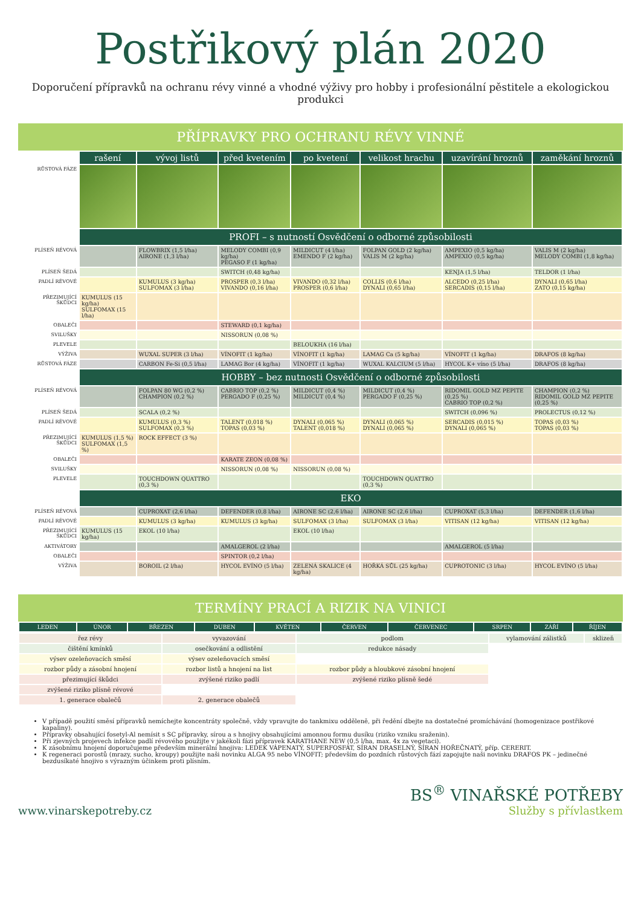Postřikový plán 2020
Doporučení přípravků na ochranu révy vinné a vhodné výživy pro hobby i profesionální pěstitele a ekologickou produkci
PŘÍPRAVKY PRO OCHRANU RÉVY VINNÉ
| | rašení | vývoj listů | před kvetením | po kvetení | velikost hrachu | uzavírání hroznů | zaměkání hroznů |
| RŮSTOVÁ FÁZE | | | | | | | |
| | PROFI – s nutností Osvědčení o odborné způsobilosti | | | | | | |
| PLÍSEŇ RÉVOVÁ | | FLOWBRIX (1,5 l/ha) AIRONE (1,3 l/ha) | MELODY COMBI (0,9 kg/ha) PEGASO F (1 kg/ha) | MILDICUT (4 l/ha) EMENDO F (2 kg/ha) | FOLPAN GOLD (2 kg/ha) VALIS M (2 kg/ha) | AMPEXIO (0,5 kg/ha) AMPEXIO (0,5 kg/ha) | VALIS M (2 kg/ha) MELODY COMBI (1,8 kg/ha) |
| PLÍSEŇ ŠEDÁ | | | SWITCH (0,48 kg/ha) | | | KENJA (1,5 l/ha) | TELDOR (1 l/ha) |
| PADLÍ RÉVOVÉ | | KUMULUS (3 kg/ha) SULFOMAX (3 l/ha) | PROSPER (0,3 l/ha) VIVANDO (0,16 l/ha) | VIVANDO (0,32 l/ha) PROSPER (0,6 l/ha) | COLLIS (0,6 l/ha) DYNALI (0,65 l/ha) | ALCEDO (0,25 l/ha) SERCADIS (0,15 l/ha) | DYNALI (0,65 l/ha) ZATO (0,15 kg/ha) |
| PŘEZIMUJÍCÍ ŠKŮDCI | KUMULUS (15 kg/ha) SULFOMAX (15 l/ha) | | | | | | |
| OBALEČI | | | STEWARD (0,1 kg/ha) | | | | |
| SVILUŠKY | | | NISSORUN (0,08 %) | | | | |
| PLEVELE | | | | BELOUKHA (16 l/ha) | | | |
| VÝŽIVA | | WUXAL SUPER (3 l/ha) | VÍNOFIT (1 kg/ha) | VÍNOFIT (1 kg/ha) | LAMAG Ca (5 kg/ha) | VÍNOFIT (1 kg/ha) | DRAFOS (8 kg/ha) |
| RŮSTOVÁ FÁZE | | CARBON Fe-Si (0,5 l/ha) | LAMAG Bor (4 kg/ha) | VÍNOFIT (1 kg/ha) | WUXAL KALCIUM (5 l/ha) | HYCOL K+ víno (5 l/ha) | DRAFOS (8 kg/ha) |
| | HOBBY – bez nutnosti Osvědčení o odborné způsobilosti | | | | | | |
| PLÍSEŇ RÉVOVÁ | | FOLPAN 80 WG (0,2 %) CHAMPION (0,2 %) | CABRIO TOP (0,2 %) PERGADO F (0,25 %) | MILDICUT (0,4 %) MILDICUT (0,4 %) | MILDICUT (0,4 %) PERGADO F (0,25 %) | RIDOMIL GOLD MZ PEPITE (0,25 %) CABRIO TOP (0,2 %) | CHAMPION (0,2 %) RIDOMIL GOLD MZ PEPITE (0,25 %) |
| PLÍSEŇ ŠEDÁ | | SCALA (0,2 %) | | | | SWITCH (0,096 %) | PROLECTUS (0,12 %) |
| PADLÍ RÉVOVÉ | | KUMULUS (0,3 %) SULFOMAX (0,3 %) | TALENT (0,018 %) TOPAS (0,03 %) | DYNALI (0,065 %) TALENT (0,018 %) | DYNALI (0,065 %) DYNALI (0,065 %) | SERCADIS (0,015 %) DYNALI (0,065 %) | TOPAS (0,03 %) TOPAS (0,03 %) |
| PŘEZIMUJÍCÍ ŠKŮDCI | KUMULUS (1,5 %) SULFOMAX (1,5 %) | ROCK EFFECT (3 %) | | | | | |
| OBALEČI | | | KARATE ZEON (0,08 %) | | | | |
| SVILUŠKY | | | NISSORUN (0,08 %) | NISSORUN (0,08 %) | | | |
| PLEVELE | | TOUCHDOWN QUATTRO (0,3 %) | | | TOUCHDOWN QUATTRO (0,3 %) | | |
| | EKO | | | | | | |
| PLÍSEŇ RÉVOVÁ | | CUPROXAT (2,6 l/ha) | DEFENDER (0,8 l/ha) | AIRONE SC (2,6 l/ha) | AIRONE SC (2,6 l/ha) | CUPROXAT (5,3 l/ha) | DEFENDER (1,6 l/ha) |
| PADLÍ RÉVOVÉ | | KUMULUS (3 kg/ha) | KUMULUS (3 kg/ha) | SULFOMAX (3 l/ha) | SULFOMAX (3 l/ha) | VITISAN (12 kg/ha) | VITISAN (12 kg/ha) |
| PŘEZIMUJÍCÍ ŠKŮDCI | KUMULUS (15 kg/ha) | EKOL (10 l/ha) | | EKOL (10 l/ha) | | | |
| AKTIVÁTORY | | | AMALGEROL (2 l/ha) | | | AMALGEROL (5 l/ha) | |
| OBALEČI | | | SPINTOR (0,2 l/ha) | | | | |
| VÝŽIVA | | BOROIL (2 l/ha) | HYCOL EVÍNO (5 l/ha) | ZELENÁ SKALICE (4 kg/ha) | HOŘKÁ SŮL (25 kg/ha) | CUPROTONIC (3 l/ha) | HYCOL EVÍNO (5 l/ha) |
TERMÍNY PRACÍ A RIZIK NA VINICI
| LEDEN | ÚNOR | BŘEZEN | DUBEN | KVĚTEN | ČERVEN | ČERVENEC | SRPEN | ZÁŘÍ | ŘÍJEN |
| řez révy | vyvazování | podlom | vylamování zálistků | sklizeň |
| čištění kmínků | osečkování a odlistění | redukce násady | | |
| výsev ozeleňovacích směsí | výsev ozeleňovacích směsí | | | |
| rozbor půdy a zásobní hnojení | rozbor listů a hnojení na list | rozbor půdy a hloubkové zásobní hnojení | | |
| přezimující škůdci | zvýšené riziko padlí | zvýšené riziko plísně šedé | | |
| zvýšené riziko plísně révové | | | | |
| 1. generace obalečů | 2. generace obalečů | | | |
V případě použití směsí přípravků nemíchejte koncentráty společně, vždy vpravujte do tankmixu odděleně, při ředění dbejte na dostatečné promíchávání (homogenizace postřikové kapaliny).
Přípravky obsahující fosetyl-Al nemísit s SC přípravky, sírou a s hnojivy obsahujícími amonnou formu dusíku (riziko vzniku sraženin).
Při zjevných projevech infekce padlí révového použijte v jakékoli fázi přípravek KARATHANE NEW (0,5 l/ha, max. 4x za vegetaci).
K zásobnímu hnojení doporučujeme především minerální hnojiva: LEDEK VÁPENATÝ, SUPERFOSFÁT, SÍRAN DRASELNÝ, SÍRAN HOŘEČNATÝ, příp. CERERIT.
K regeneraci porostů (mrazy, sucho, kroupy) použijte naši novinku ALGA 95 nebo VÍNOFIT; především do pozdních růstových fází zapojujte naši novinku DRAFOS PK – jedinečné bezdusíkaté hnojivo s výrazným účinkem proti plísním.
www.vinarskepotreby.cz
BS<sup>®</sup> VINAŘSKÉ POTŘEBY
Služby s přívlastkem